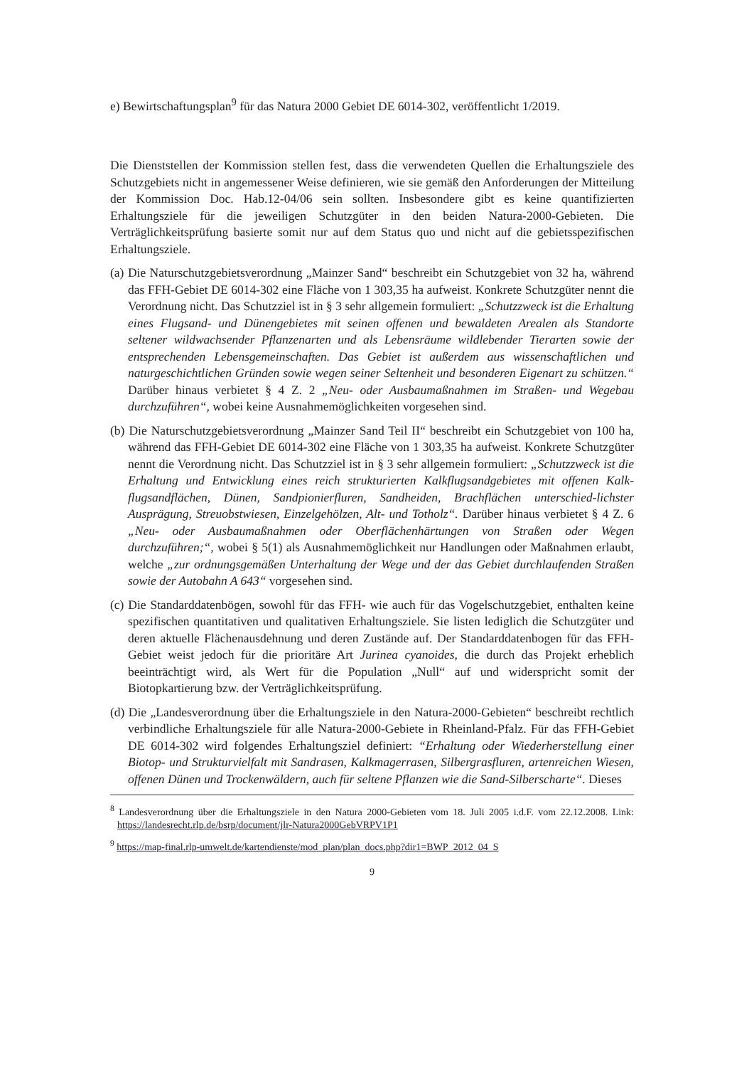e) Bewirtschaftungsplan<sup>9</sup> für das Natura 2000 Gebiet DE 6014-302, veröffentlicht 1/2019.
Die Dienststellen der Kommission stellen fest, dass die verwendeten Quellen die Erhaltungsziele des Schutzgebiets nicht in angemessener Weise definieren, wie sie gemäß den Anforderungen der Mitteilung der Kommission Doc. Hab.12-04/06 sein sollten. Insbesondere gibt es keine quantifizierten Erhaltungsziele für die jeweiligen Schutzgüter in den beiden Natura-2000-Gebieten. Die Verträglichkeitsprüfung basierte somit nur auf dem Status quo und nicht auf die gebietsspezifischen Erhaltungsziele.
(a) Die Naturschutzgebietsverordnung „Mainzer Sand“ beschreibt ein Schutzgebiet von 32 ha, während das FFH-Gebiet DE 6014-302 eine Fläche von 1 303,35 ha aufweist. Konkrete Schutzgüter nennt die Verordnung nicht. Das Schutzziel ist in § 3 sehr allgemein formuliert: „Schutzzweck ist die Erhaltung eines Flugsand- und Dünengebietes mit seinen offenen und bewaldeten Arealen als Standorte seltener wildwachsender Pflanzenarten und als Lebensräume wildlebender Tierarten sowie der entsprechenden Lebensgemeinschaften. Das Gebiet ist außerdem aus wissenschaftlichen und naturgeschichtlichen Gründen sowie wegen seiner Seltenheit und besonderen Eigenart zu schützen.“ Darüber hinaus verbietet § 4 Z. 2 „Neu- oder Ausbaumaßnahmen im Straßen- und Wegebau durchzuführen“, wobei keine Ausnahmemöglichkeiten vorgesehen sind.
(b) Die Naturschutzgebietsverordnung „Mainzer Sand Teil II“ beschreibt ein Schutzgebiet von 100 ha, während das FFH-Gebiet DE 6014-302 eine Fläche von 1 303,35 ha aufweist. Konkrete Schutzgüter nennt die Verordnung nicht. Das Schutzziel ist in § 3 sehr allgemein formuliert: „Schutzzweck ist die Erhaltung und Entwicklung eines reich strukturierten Kalkflugsandgebietes mit offenen Kalk-flugsandflächen, Dünen, Sandpionierfluren, Sandheiden, Brachflächen unterschied-lichster Ausprägung, Streuobstwiesen, Einzelgehölzen, Alt- und Totholz“. Darüber hinaus verbietet § 4 Z. 6 „Neu- oder Ausbaumaßnahmen oder Oberflächenhärtungen von Straßen oder Wegen durchzuführen;“, wobei § 5(1) als Ausnahmemöglichkeit nur Handlungen oder Maßnahmen erlaubt, welche „zur ordnungsgemäßen Unterhaltung der Wege und der das Gebiet durchlaufenden Straßen sowie der Autobahn A 643“ vorgesehen sind.
(c) Die Standarddatenbögen, sowohl für das FFH- wie auch für das Vogelschutzgebiet, enthalten keine spezifischen quantitativen und qualitativen Erhaltungsziele. Sie listen lediglich die Schutzgüter und deren aktuelle Flächenausdehnung und deren Zustände auf. Der Standarddatenbogen für das FFH-Gebiet weist jedoch für die prioritäre Art Jurinea cyanoides, die durch das Projekt erheblich beeinträchtigt wird, als Wert für die Population „Null“ auf und widerspricht somit der Biotopkartierung bzw. der Verträglichkeitsprüfung.
(d) Die „Landesverordnung über die Erhaltungsziele in den Natura-2000-Gebieten“ beschreibt rechtlich verbindliche Erhaltungsziele für alle Natura-2000-Gebiete in Rheinland-Pfalz. Für das FFH-Gebiet DE 6014-302 wird folgendes Erhaltungsziel definiert: “Erhaltung oder Wiederherstellung einer Biotop- und Strukturvielfalt mit Sandrasen, Kalkmagerrasen, Silbergrasfluren, artenreichen Wiesen, offenen Dünen und Trockenwäldern, auch für seltene Pflanzen wie die Sand-Silberscharte“. Dieses
<sup>8</sup> Landesverordnung über die Erhaltungsziele in den Natura 2000-Gebieten vom 18. Juli 2005 i.d.F. vom 22.12.2008. Link: https://landesrecht.rlp.de/bsrp/document/jlr-Natura2000GebVRPV1P1
<sup>9</sup> https://map-final.rlp-umwelt.de/kartendienste/mod_plan/plan_docs.php?dir1=BWP_2012_04_S
9